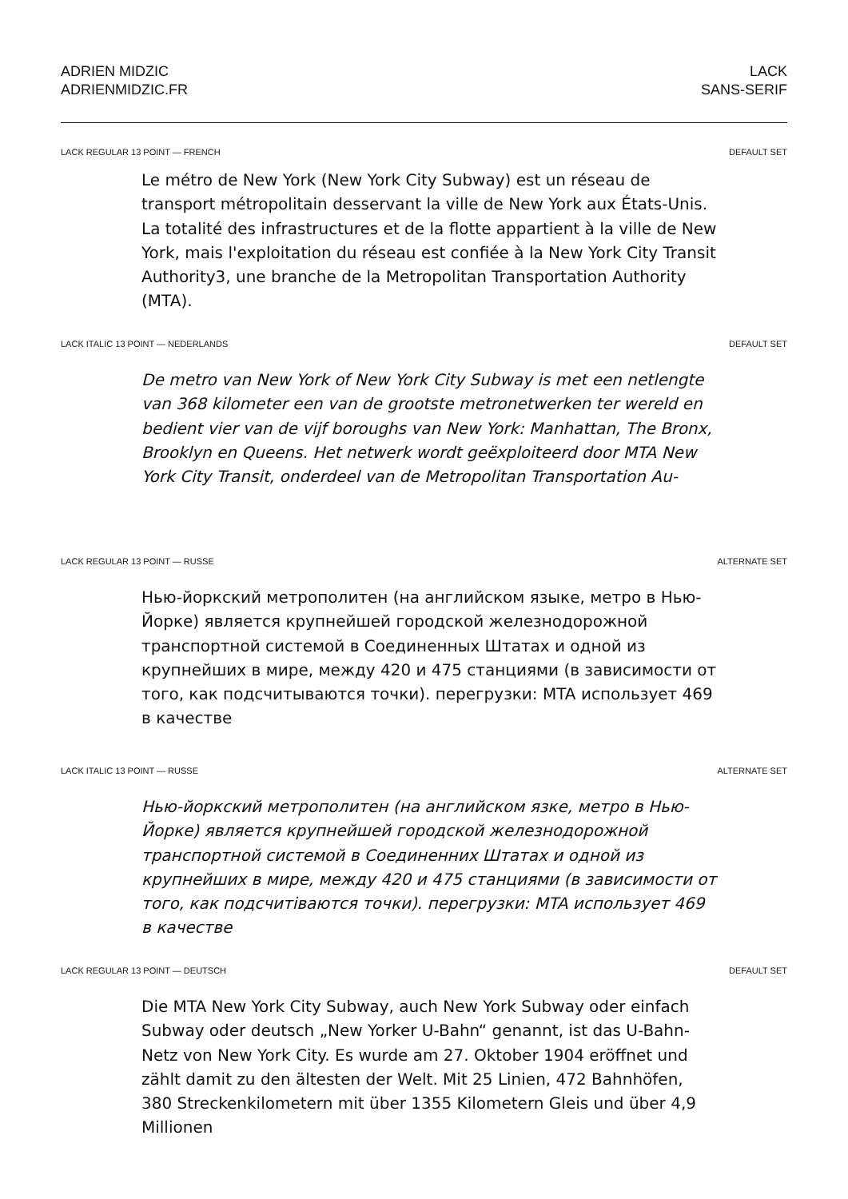ADRIEN MIDZIC
ADRIENMIDZIC.FR
LACK
SANS-SERIF
LACK REGULAR 13 POINT — FRENCH DEFAULT SET
Le métro de New York (New York City Subway) est un réseau de transport métropolitain desservant la ville de New York aux États-Unis. La totalité des infrastructures et de la flotte appartient à la ville de New York, mais l'exploitation du réseau est confiée à la New York City Transit Authority3, une branche de la Metropolitan Transportation Authority (MTA).
LACK ITALIC 13 POINT — NEDERLANDS DEFAULT SET
De metro van New York of New York City Subway is met een netlengte van 368 kilometer een van de grootste metronetwerken ter wereld en bedient vier van de vijf boroughs van New York: Manhattan, The Bronx, Brooklyn en Queens. Het netwerk wordt geëxploiteerd door MTA New York City Transit, onderdeel van de Metropolitan Transportation Au-
LACK REGULAR 13 POINT — RUSSE ALTERNATE SET
Нью-йоркский метрополитен (на английском языке, метро в Нью-Йорке) является крупнейшей городской железнодорожной транспортной системой в Соединенных Штатах и одной из крупнейших в мире, между 420 и 475 станциями (в зависимости от того, как подсчитываются точки). перегрузки: MTA использует 469 в качестве
LACK ITALIC 13 POINT — RUSSE ALTERNATE SET
Нью-йоркский метрополитен (на английском язке, метро в Нью-Йорке) является крупнейшей городской железнодорожной транспортной системой в Соединенних Штатах и одной из крупнейших в мире, между 420 и 475 станциями (в зависимости от того, как подсчитiваются точки). перегрузки: MTA использует 469 в качестве
LACK REGULAR 13 POINT — DEUTSCH DEFAULT SET
Die MTA New York City Subway, auch New York Subway oder einfach Subway oder deutsch „New Yorker U-Bahn“ genannt, ist das U-Bahn-Netz von New York City. Es wurde am 27. Oktober 1904 eröffnet und zählt damit zu den ältesten der Welt. Mit 25 Linien, 472 Bahnhöfen, 380 Streckenkilometern mit über 1355 Kilometern Gleis und über 4,9 Millionen